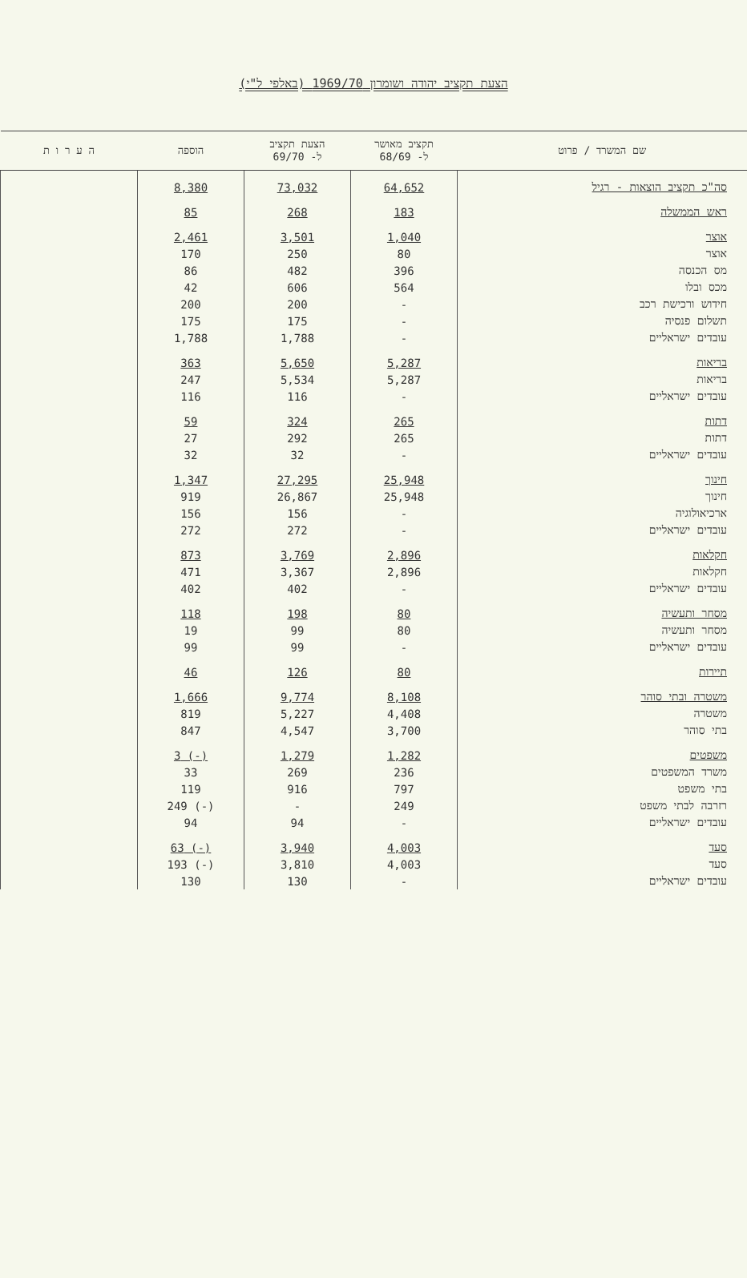הצעת תקציב יהודה ושומרון 1969/70 (באלפי ל"י)
| שם המשרד / פרוט | תקציב מאושר ל- 68/69 | הצעת תקציב ל- 69/70 | הוספה | ה ע ר ו ת |
| --- | --- | --- | --- | --- |
| סה"כ תקציב הוצאות - רגיל | 64,652 | 73,032 | 8,380 | |
| ראש הממשלה | 183 | 268 | 85 | |
| אוצר | 1,040 | 3,501 | 2,461 | |
| אוצר | 80 | 250 | 170 | |
| מס הכנסה | 396 | 482 | 86 | |
| מכס ובלו | 564 | 606 | 42 | |
| חידוש ורכישת רכב | - | 200 | 200 | |
| תשלום פנסיה | - | 175 | 175 | |
| עובדים ישראליים | - | 1,788 | 1,788 | |
| בריאות | 5,287 | 5,650 | 363 | |
| בריאות | 5,287 | 5,534 | 247 | |
| עובדים ישראליים | - | 116 | 116 | |
| דתות | 265 | 324 | 59 | |
| דתות | 265 | 292 | 27 | |
| עובדים ישראליים | - | 32 | 32 | |
| חינוך | 25,948 | 27,295 | 1,347 | |
| חינוך | 25,948 | 26,867 | 919 | |
| ארכיאולוגיה | - | 156 | 156 | |
| עובדים ישראליים | - | 272 | 272 | |
| חקלאות | 2,896 | 3,769 | 873 | |
| חקלאות | 2,896 | 3,367 | 471 | |
| עובדים ישראליים | - | 402 | 402 | |
| מסחר ותעשיה | 80 | 198 | 118 | |
| מסחר ותעשיה | 80 | 99 | 19 | |
| עובדים ישראליים | - | 99 | 99 | |
| תיירות | 80 | 126 | 46 | |
| משטרה ובתי סוהר | 8,108 | 9,774 | 1,666 | |
| משטרה | 4,408 | 5,227 | 819 | |
| בתי סוהר | 3,700 | 4,547 | 847 | |
| משפטים | 1,282 | 1,279 | (-) 3 | |
| משרד המשפטים | 236 | 269 | 33 | |
| בתי משפט | 797 | 916 | 119 | |
| רזרבה לבתי משפט | 249 | - | (-) 249 | |
| עובדים ישראליים | - | 94 | 94 | |
| סעד | 4,003 | 3,940 | (-) 63 | |
| סעד | 4,003 | 3,810 | (-) 193 | |
| עובדים ישראליים | - | 130 | 130 | |